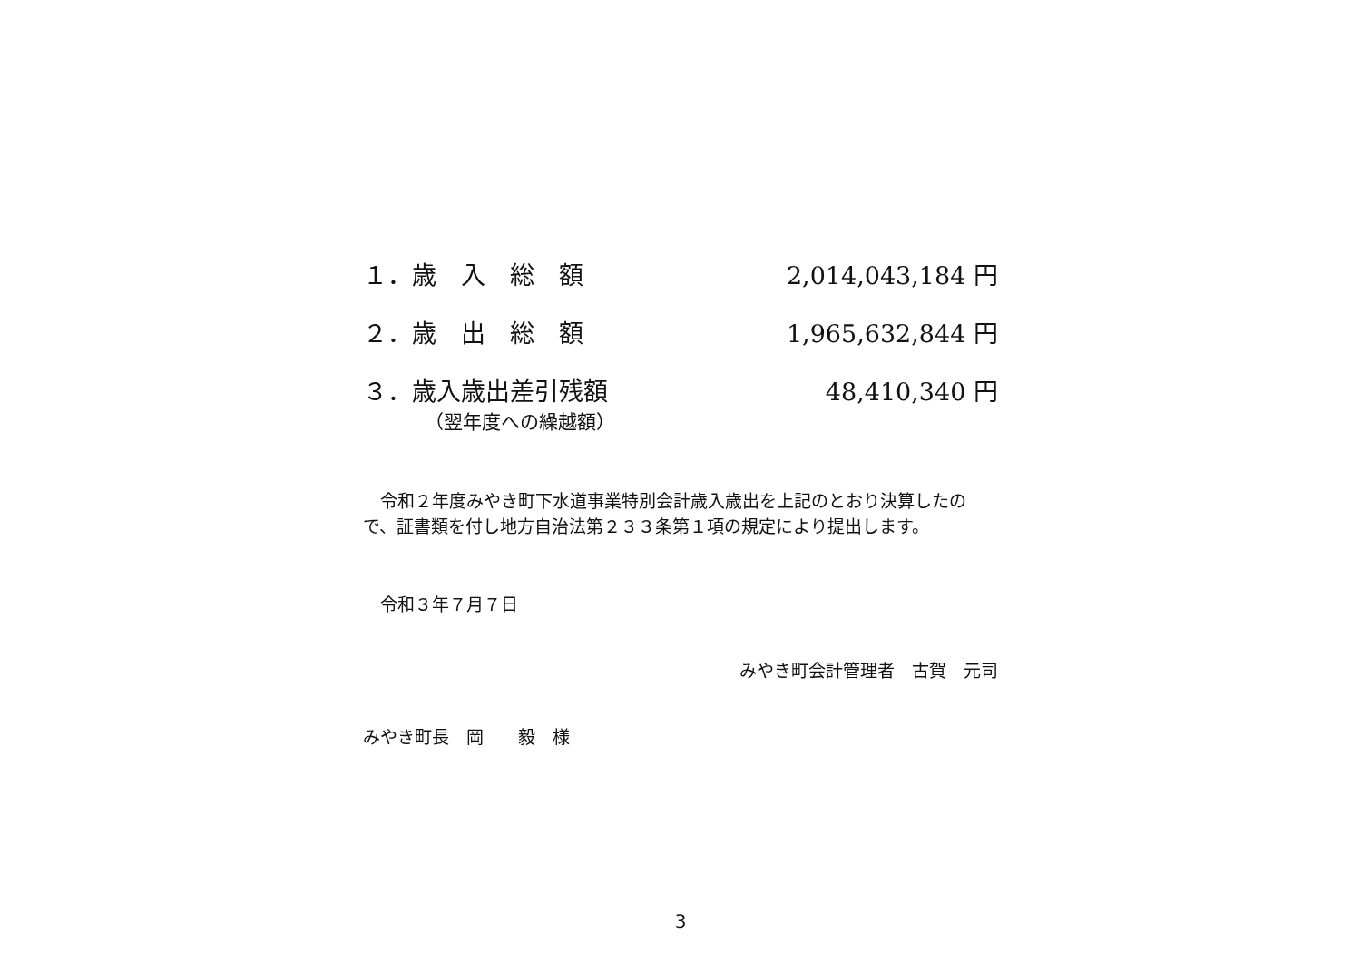１．歳　入　総　額 2,014,043,184 円
２．歳　出　総　額 1,965,632,844 円
３．歳入歳出差引残額 48,410,340 円
（翌年度への繰越額）
　令和２年度みやき町下水道事業特別会計歳入歳出を上記のとおり決算したので、証書類を付し地方自治法第２３３条第１項の規定により提出します。
　令和３年７月７日
みやき町会計管理者　古賀　元司
みやき町長　岡　　毅　様
3